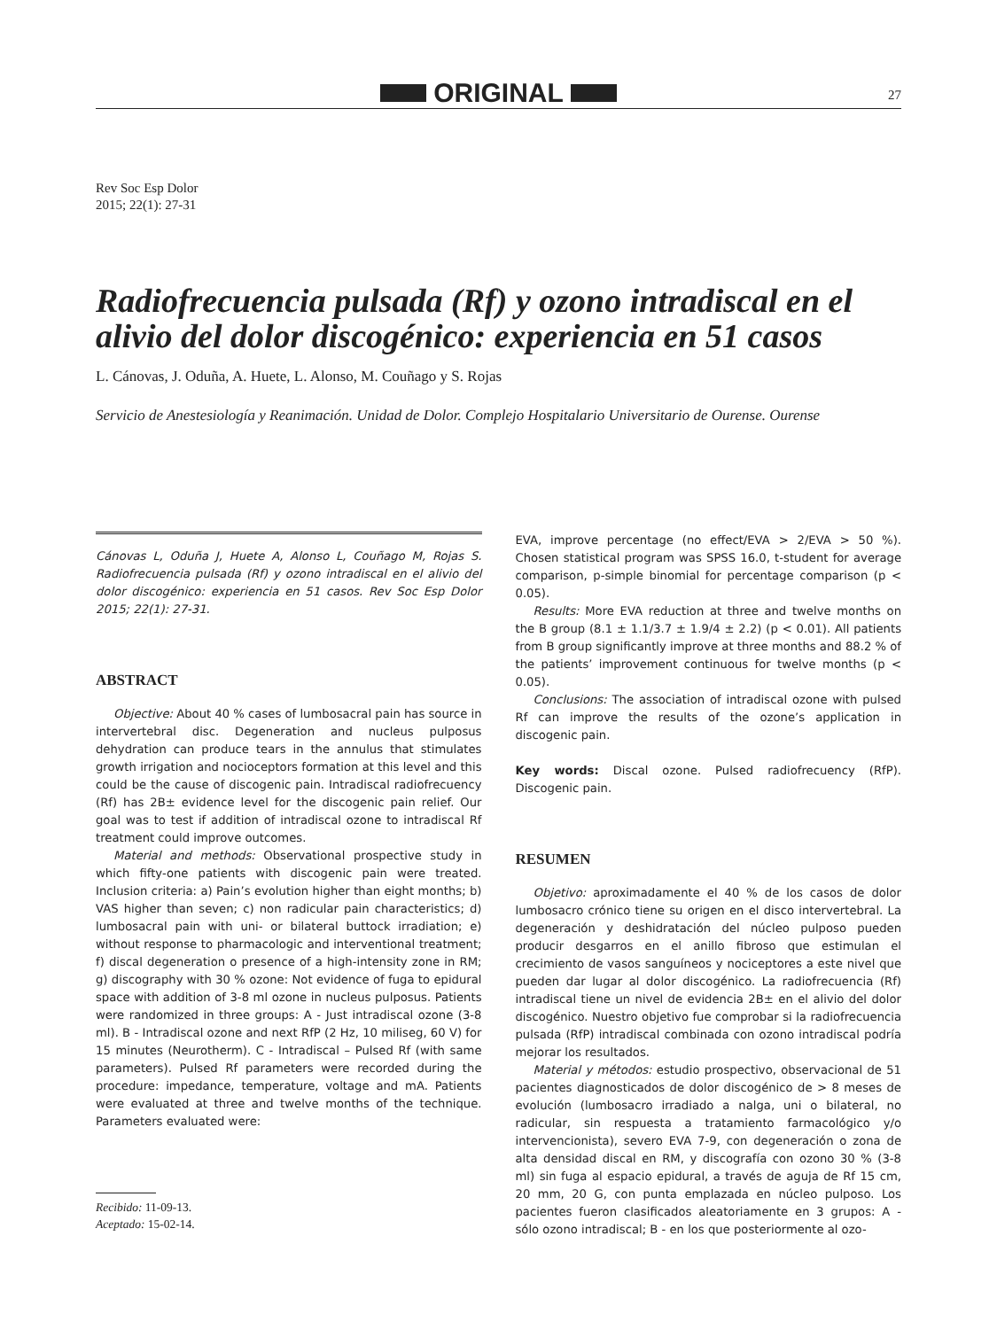ORIGINAL
27
Rev Soc Esp Dolor
2015; 22(1): 27-31
Radiofrecuencia pulsada (Rf) y ozono intradiscal en el alivio del dolor discogénico: experiencia en 51 casos
L. Cánovas, J. Oduña, A. Huete, L. Alonso, M. Couñago y S. Rojas
Servicio de Anestesiología y Reanimación. Unidad de Dolor. Complejo Hospitalario Universitario de Ourense. Ourense
Cánovas L, Oduña J, Huete A, Alonso L, Couñago M, Rojas S. Radiofrecuencia pulsada (Rf) y ozono intradiscal en el alivio del dolor discogénico: experiencia en 51 casos. Rev Soc Esp Dolor 2015; 22(1): 27-31.
ABSTRACT
Objective: About 40 % cases of lumbosacral pain has source in intervertebral disc. Degeneration and nucleus pulposus dehydration can produce tears in the annulus that stimulates growth irrigation and nocioceptors formation at this level and this could be the cause of discogenic pain. Intradiscal radiofrecuency (Rf) has 2B± evidence level for the discogenic pain relief. Our goal was to test if addition of intradiscal ozone to intradiscal Rf treatment could improve outcomes.
Material and methods: Observational prospective study in which fifty-one patients with discogenic pain were treated. Inclusion criteria: a) Pain’s evolution higher than eight months; b) VAS higher than seven; c) non radicular pain characteristics; d) lumbosacral pain with uni- or bilateral buttock irradiation; e) without response to pharmacologic and interventional treatment; f) discal degeneration o presence of a high-intensity zone in RM; g) discography with 30 % ozone: Not evidence of fuga to epidural space with addition of 3-8 ml ozone in nucleus pulposus. Patients were randomized in three groups: A - Just intradiscal ozone (3-8 ml). B - Intradiscal ozone and next RfP (2 Hz, 10 miliseg, 60 V) for 15 minutes (Neurotherm). C - Intradiscal – Pulsed Rf (with same parameters). Pulsed Rf parameters were recorded during the procedure: impedance, temperature, voltage and mA. Patients were evaluated at three and twelve months of the technique. Parameters evaluated were:
Recibido: 11-09-13.
Aceptado: 15-02-14.
EVA, improve percentage (no effect/EVA > 2/EVA > 50 %). Chosen statistical program was SPSS 16.0, t-student for average comparison, p-simple binomial for percentage comparison (p < 0.05).
Results: More EVA reduction at three and twelve months on the B group (8.1 ± 1.1/3.7 ± 1.9/4 ± 2.2) (p < 0.01). All patients from B group significantly improve at three months and 88.2 % of the patients’ improvement continuous for twelve months (p < 0.05).
Conclusions: The association of intradiscal ozone with pulsed Rf can improve the results of the ozone’s application in discogenic pain.
Key words: Discal ozone. Pulsed radiofrecuency (RfP). Discogenic pain.
RESUMEN
Objetivo: aproximadamente el 40 % de los casos de dolor lumbosacro crónico tiene su origen en el disco intervertebral. La degeneración y deshidratación del núcleo pulposo pueden producir desgarros en el anillo fibroso que estimulan el crecimiento de vasos sanguíneos y nociceptores a este nivel que pueden dar lugar al dolor discogénico. La radiofrecuencia (Rf) intradiscal tiene un nivel de evidencia 2B± en el alivio del dolor discogénico. Nuestro objetivo fue comprobar si la radiofrecuencia pulsada (RfP) intradiscal combinada con ozono intradiscal podría mejorar los resultados.
Material y métodos: estudio prospectivo, observacional de 51 pacientes diagnosticados de dolor discogénico de > 8 meses de evolución (lumbosacro irradiado a nalga, uni o bilateral, no radicular, sin respuesta a tratamiento farmacológico y/o intervencionista), severo EVA 7-9, con degeneración o zona de alta densidad discal en RM, y discografía con ozono 30 % (3-8 ml) sin fuga al espacio epidural, a través de aguja de Rf 15 cm, 20 mm, 20 G, con punta emplazada en núcleo pulposo. Los pacientes fueron clasificados aleatoriamente en 3 grupos: A - sólo ozono intradiscal; B - en los que posteriormente al ozo-